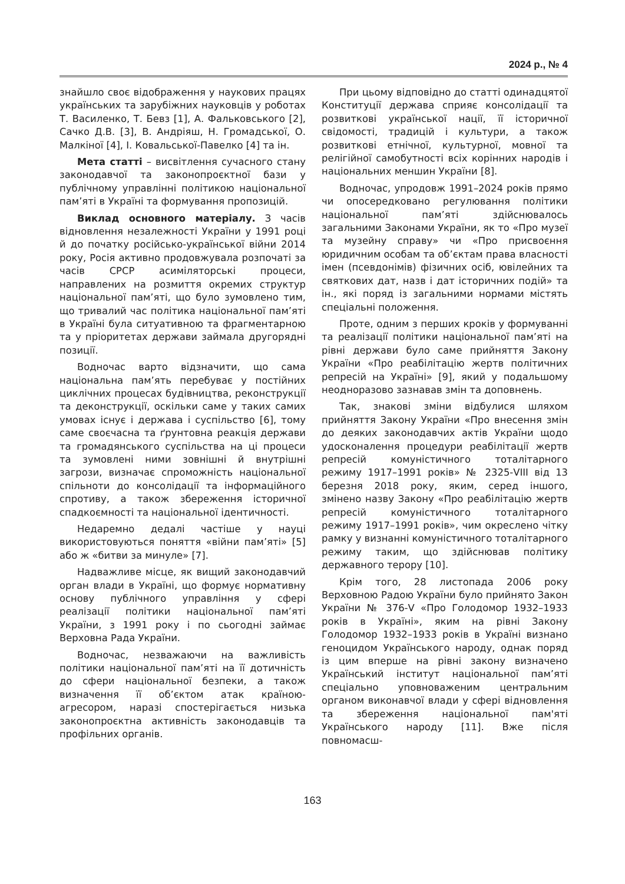2024 р., № 4
знайшло своє відображення у наукових працях українських та зарубіжних науковців у роботах Т. Василенко, Т. Бевз [1], А. Фальковського [2], Сачко Д.В. [3], В. Андріяш, Н. Громадської, О. Малкіної [4], І. Ковальської-Павелко [4] та ін.
Мета статті – висвітлення сучасного стану законодавчої та законопроєктної бази у публічному управлінні політикою національної пам’яті в Україні та формування пропозицій.
Виклад основного матеріалу. З часів відновлення незалежності України у 1991 році й до початку російсько-української війни 2014 року, Росія активно продовжувала розпочаті за часів СРСР асиміляторські процеси, направлених на розмиття окремих структур національної пам’яті, що було зумовлено тим, що тривалий час політика національної пам’яті в Україні була ситуативною та фрагментарною та у пріоритетах держави займала другорядні позиції.
Водночас варто відзначити, що сама національна пам’ять перебуває у постійних циклічних процесах будівництва, реконструкції та деконструкції, оскільки саме у таких самих умовах існує і держава і суспільство [6], тому саме своєчасна та ґрунтовна реакція держави та громадянського суспільства на ці процеси та зумовлені ними зовнішні й внутрішні загрози, визначає спроможність національної спільноти до консолідації та інформаційного спротиву, а також збереження історичної спадкоємності та національної ідентичності.
Недаремно дедалі частіше у науці використовуються поняття «війни пам’яті» [5] або ж «битви за минуле» [7].
Надважливе місце, як вищий законодавчий орган влади в Україні, що формує нормативну основу публічного управління у сфері реалізації політики національної пам’яті України, з 1991 року і по сьогодні займає Верховна Рада України.
Водночас, незважаючи на важливість політики національної пам’яті на її дотичність до сфери національної безпеки, а також визначення її об’єктом атак країною-агресором, наразі спостерігається низька законопроєктна активність законодавців та профільних органів.
При цьому відповідно до статті одинадцятої Конституції держава сприяє консолідації та розвиткові української нації, її історичної свідомості, традицій і культури, а також розвиткові етнічної, культурної, мовної та релігійної самобутності всіх корінних народів і національних меншин України [8].
Водночас, упродовж 1991–2024 років прямо чи опосередковано регулювання політики національної пам’яті здійснювалось загальними Законами України, як то «Про музеї та музейну справу» чи «Про присвоєння юридичним особам та об’єктам права власності імен (псевдонімів) фізичних осіб, ювілейних та святкових дат, назв і дат історичних подій» та ін., які поряд із загальними нормами містять спеціальні положення.
Проте, одним з перших кроків у формуванні та реалізації політики національної пам’яті на рівні держави було саме прийняття Закону України «Про реабілітацію жертв політичних репресій на Україні» [9], який у подальшому неодноразово зазнавав змін та доповнень.
Так, знакові зміни відбулися шляхом прийняття Закону України «Про внесення змін до деяких законодавчих актів України щодо удосконалення процедури реабілітації жертв репресій комуністичного тоталітарного режиму 1917–1991 років» № 2325-VIII від 13 березня 2018 року, яким, серед іншого, змінено назву Закону «Про реабілітацію жертв репресій комуністичного тоталітарного режиму 1917–1991 років», чим окреслено чітку рамку у визнанні комуністичного тоталітарного режиму таким, що здійснював політику державного терору [10].
Крім того, 28 листопада 2006 року Верховною Радою України було прийнято Закон України № 376-V «Про Голодомор 1932–1933 років в Україні», яким на рівні Закону Голодомор 1932–1933 років в Україні визнано геноцидом Українського народу, однак поряд із цим вперше на рівні закону визначено Український інститут національної пам’яті спеціально уповноваженим центральним органом виконавчої влади у сфері відновлення та збереження національної пам'яті Українського народу [11]. Вже після повномасш-
163